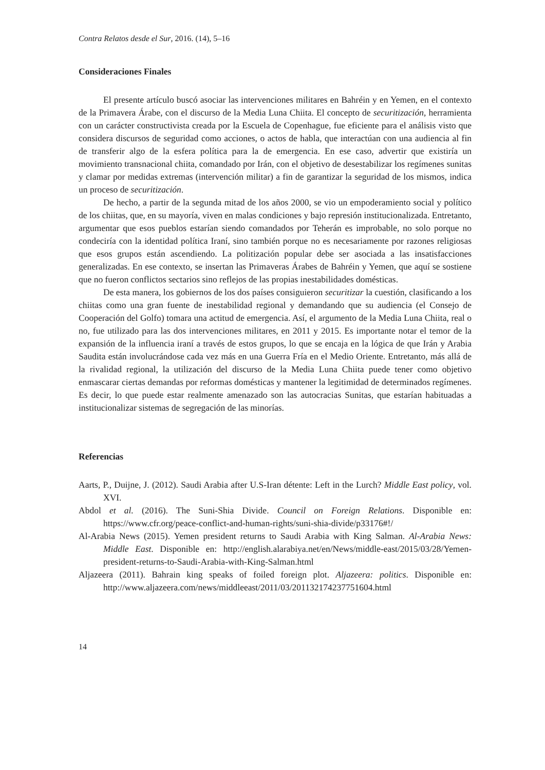Contra Relatos desde el Sur, 2016. (14), 5–16
Consideraciones Finales
El presente artículo buscó asociar las intervenciones militares en Bahréin y en Yemen, en el contexto de la Primavera Árabe, con el discurso de la Media Luna Chiita. El concepto de securitización, herramienta con un carácter constructivista creada por la Escuela de Copenhague, fue eficiente para el análisis visto que considera discursos de seguridad como acciones, o actos de habla, que interactúan con una audiencia al fin de transferir algo de la esfera política para la de emergencia. En ese caso, advertir que existiría un movimiento transnacional chiita, comandado por Irán, con el objetivo de desestabilizar los regímenes sunitas y clamar por medidas extremas (intervención militar) a fin de garantizar la seguridad de los mismos, indica un proceso de securitización.
De hecho, a partir de la segunda mitad de los años 2000, se vio un empoderamiento social y político de los chiitas, que, en su mayoría, viven en malas condiciones y bajo represión institucionalizada. Entretanto, argumentar que esos pueblos estarían siendo comandados por Teherán es improbable, no solo porque no condeciría con la identidad política Iraní, sino también porque no es necesariamente por razones religiosas que esos grupos están ascendiendo. La politización popular debe ser asociada a las insatisfacciones generalizadas. En ese contexto, se insertan las Primaveras Árabes de Bahréin y Yemen, que aquí se sostiene que no fueron conflictos sectarios sino reflejos de las propias inestabilidades domésticas.
De esta manera, los gobiernos de los dos países consiguieron securitizar la cuestión, clasificando a los chiitas como una gran fuente de inestabilidad regional y demandando que su audiencia (el Consejo de Cooperación del Golfo) tomara una actitud de emergencia. Así, el argumento de la Media Luna Chiita, real o no, fue utilizado para las dos intervenciones militares, en 2011 y 2015. Es importante notar el temor de la expansión de la influencia iraní a través de estos grupos, lo que se encaja en la lógica de que Irán y Arabia Saudita están involucrándose cada vez más en una Guerra Fría en el Medio Oriente. Entretanto, más allá de la rivalidad regional, la utilización del discurso de la Media Luna Chiita puede tener como objetivo enmascarar ciertas demandas por reformas domésticas y mantener la legitimidad de determinados regímenes. Es decir, lo que puede estar realmente amenazado son las autocracias Sunitas, que estarían habituadas a institucionalizar sistemas de segregación de las minorías.
Referencias
Aarts, P., Duijne, J. (2012). Saudi Arabia after U.S-Iran détente: Left in the Lurch? Middle East policy, vol. XVI.
Abdol et al. (2016). The Suni-Shia Divide. Council on Foreign Relations. Disponible en: https://www.cfr.org/peace-conflict-and-human-rights/suni-shia-divide/p33176#!/
Al-Arabia News (2015). Yemen president returns to Saudi Arabia with King Salman. Al-Arabia News: Middle East. Disponible en: http://english.alarabiya.net/en/News/middle-east/2015/03/28/Yemen-president-returns-to-Saudi-Arabia-with-King-Salman.html
Aljazeera (2011). Bahrain king speaks of foiled foreign plot. Aljazeera: politics. Disponible en: http://www.aljazeera.com/news/middleeast/2011/03/201132174237751604.html
14